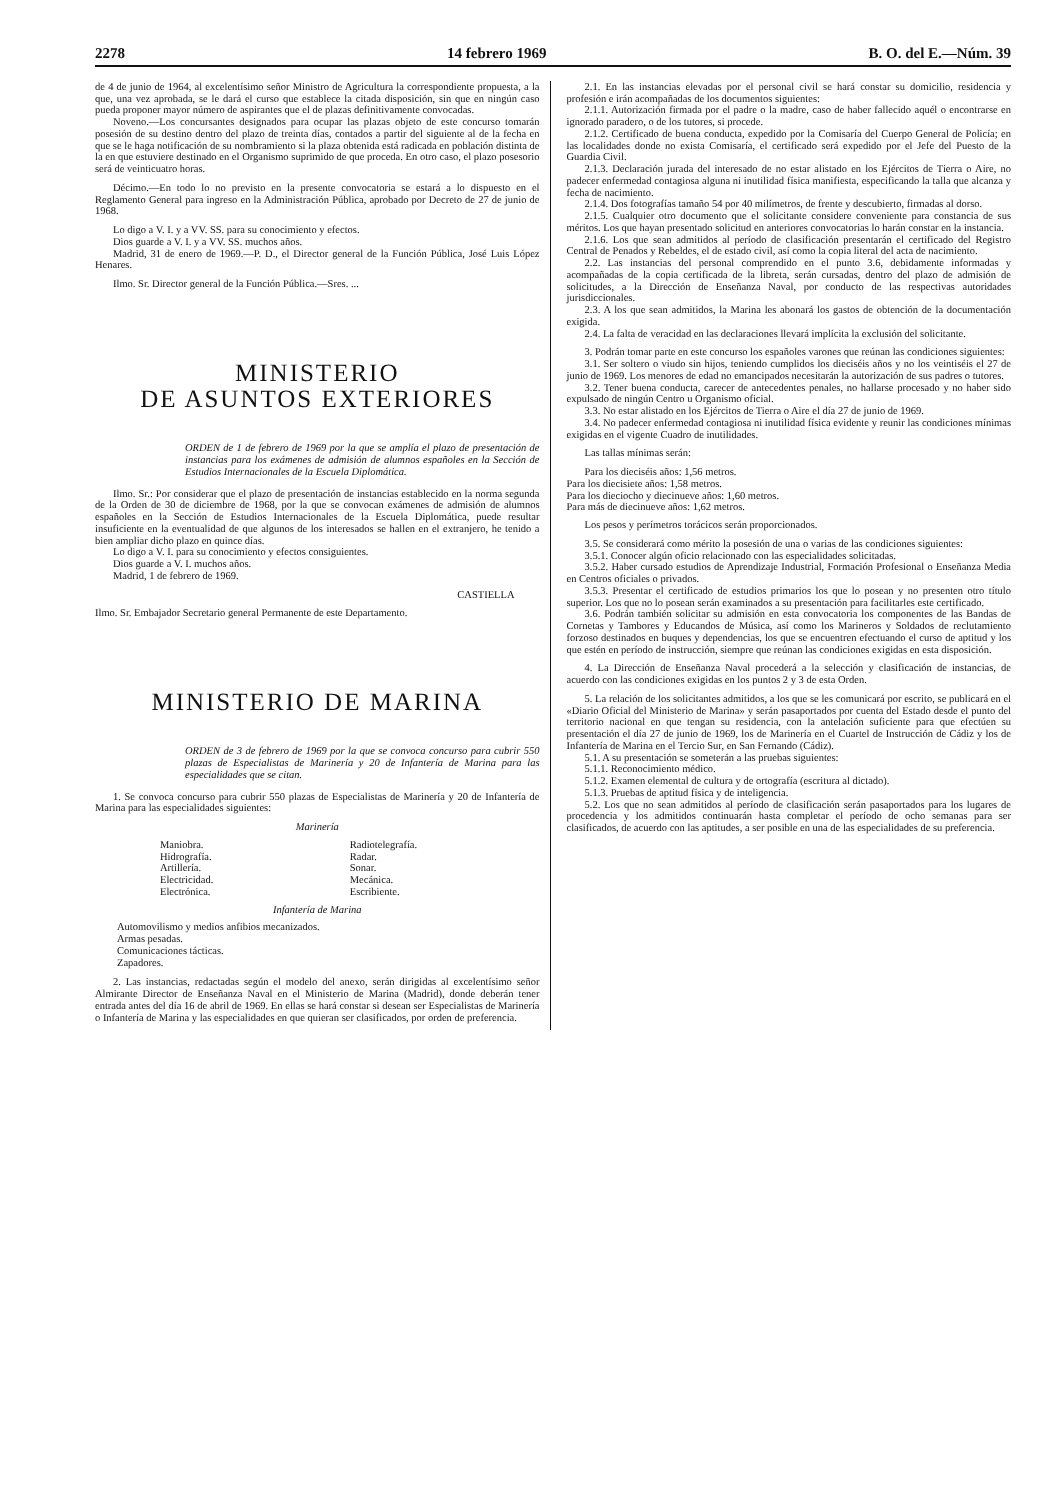2278 14 febrero 1969 B. O. del E.—Núm. 39
de 4 de junio de 1964, al excelentísimo señor Ministro de Agricultura la correspondiente propuesta, a la que, una vez aprobada, se le dará el curso que establece la citada disposición, sin que en ningún caso pueda proponer mayor número de aspirantes que el de plazas definitivamente convocadas.
Noveno.—Los concursantes designados para ocupar las plazas objeto de este concurso tomarán posesión de su destino dentro del plazo de treinta días, contados a partir del siguiente al de la fecha en que se le haga notificación de su nombramiento si la plaza obtenida está radicada en población distinta de la en que estuviere destinado en el Organismo suprimido de que proceda. En otro caso, el plazo posesorio será de veinticuatro horas.
Décimo.—En todo lo no previsto en la presente convocatoria se estará a lo dispuesto en el Reglamento General para ingreso en la Administración Pública, aprobado por Decreto de 27 de junio de 1968.
Lo digo a V. I. y a VV. SS. para su conocimiento y efectos.
Dios guarde a V. I. y a VV. SS. muchos años.
Madrid, 31 de enero de 1969.—P. D., el Director general de la Función Pública, José Luis López Henares.
Ilmo. Sr. Director general de la Función Pública.—Sres. ...
MINISTERIO
DE ASUNTOS EXTERIORES
ORDEN de 1 de febrero de 1969 por la que se amplía el plazo de presentación de instancias para los exámenes de admisión de alumnos españoles en la Sección de Estudios Internacionales de la Escuela Diplomática.
Ilmo. Sr.: Por considerar que el plazo de presentación de instancias establecido en la norma segunda de la Orden de 30 de diciembre de 1968, por la que se convocan exámenes de admisión de alumnos españoles en la Sección de Estudios Internacionales de la Escuela Diplomática, puede resultar insuficiente en la eventualidad de que algunos de los interesados se hallen en el extranjero, he tenido a bien ampliar dicho plazo en quince días.
Lo digo a V. I. para su conocimiento y efectos consiguientes.
Dios guarde a V. I. muchos años.
Madrid, 1 de febrero de 1969.
CASTIELLA
Ilmo. Sr. Embajador Secretario general Permanente de este Departamento.
MINISTERIO DE MARINA
ORDEN de 3 de febrero de 1969 por la que se convoca concurso para cubrir 550 plazas de Especialistas de Marinería y 20 de Infantería de Marina para las especialidades que se citan.
1. Se convoca concurso para cubrir 550 plazas de Especialistas de Marinería y 20 de Infantería de Marina para las especialidades siguientes:
Marinería
Maniobra.
Hidrografía.
Artillería.
Electricidad.
Electrónica.
Radiotelegrafía.
Radar.
Sonar.
Mecánica.
Escribiente.
Infantería de Marina
Automovilismo y medios anfibios mecanizados.
Armas pesadas.
Comunicaciones tácticas.
Zapadores.
2. Las instancias, redactadas según el modelo del anexo, serán dirigidas al excelentísimo señor Almirante Director de Enseñanza Naval en el Ministerio de Marina (Madrid), donde deberán tener entrada antes del día 16 de abril de 1969. En ellas se hará constar si desean ser Especialistas de Marinería o Infantería de Marina y las especialidades en que quieran ser clasificados, por orden de preferencia.
2.1. En las instancias elevadas por el personal civil se hará constar su domicilio, residencia y profesión e irán acompañadas de los documentos siguientes:
2.1.1. Autorización firmada por el padre o la madre, caso de haber fallecido aquél o encontrarse en ignorado paradero, o de los tutores, si procede.
2.1.2. Certificado de buena conducta, expedido por la Comisaría del Cuerpo General de Policía; en las localidades donde no exista Comisaría, el certificado será expedido por el Jefe del Puesto de la Guardia Civil.
2.1.3. Declaración jurada del interesado de no estar alistado en los Ejércitos de Tierra o Aire, no padecer enfermedad contagiosa alguna ni inutilidad física manifiesta, especificando la talla que alcanza y fecha de nacimiento.
2.1.4. Dos fotografías tamaño 54 por 40 milímetros, de frente y descubierto, firmadas al dorso.
2.1.5. Cualquier otro documento que el solicitante considere conveniente para constancia de sus méritos. Los que hayan presentado solicitud en anteriores convocatorias lo harán constar en la instancia.
2.1.6. Los que sean admitidos al período de clasificación presentarán el certificado del Registro Central de Penados y Rebeldes, el de estado civil, así como la copia literal del acta de nacimiento.
2.2. Las instancias del personal comprendido en el punto 3.6, debidamente informadas y acompañadas de la copia certificada de la libreta, serán cursadas, dentro del plazo de admisión de solicitudes, a la Dirección de Enseñanza Naval, por conducto de las respectivas autoridades jurisdiccionales.
2.3. A los que sean admitidos, la Marina les abonará los gastos de obtención de la documentación exigida.
2.4. La falta de veracidad en las declaraciones llevará implícita la exclusión del solicitante.
3. Podrán tomar parte en este concurso los españoles varones que reúnan las condiciones siguientes:
3.1. Ser soltero o viudo sin hijos, teniendo cumplidos los dieciséis años y no los veintiséis el 27 de junio de 1969. Los menores de edad no emancipados necesitarán la autorización de sus padres o tutores.
3.2. Tener buena conducta, carecer de antecedentes penales, no hallarse procesado y no haber sido expulsado de ningún Centro u Organismo oficial.
3.3. No estar alistado en los Ejércitos de Tierra o Aire el día 27 de junio de 1969.
3.4. No padecer enfermedad contagiosa ni inutilidad física evidente y reunir las condiciones mínimas exigidas en el vigente Cuadro de inutilidades.
Las tallas mínimas serán:
Para los dieciséis años: 1,56 metros.
Para los diecisiete años: 1,58 metros.
Para los dieciocho y diecinueve años: 1,60 metros.
Para más de diecinueve años: 1,62 metros.
Los pesos y perímetros torácicos serán proporcionados.
3.5. Se considerará como mérito la posesión de una o varias de las condiciones siguientes:
3.5.1. Conocer algún oficio relacionado con las especialidades solicitadas.
3.5.2. Haber cursado estudios de Aprendizaje Industrial, Formación Profesional o Enseñanza Media en Centros oficiales o privados.
3.5.3. Presentar el certificado de estudios primarios los que lo posean y no presenten otro título superior. Los que no lo posean serán examinados a su presentación para facilitarles este certificado.
3.6. Podrán también solicitar su admisión en esta convocatoria los componentes de las Bandas de Cornetas y Tambores y Educandos de Música, así como los Marineros y Soldados de reclutamiento forzoso destinados en buques y dependencias, los que se encuentren efectuando el curso de aptitud y los que estén en período de instrucción, siempre que reúnan las condiciones exigidas en esta disposición.
4. La Dirección de Enseñanza Naval procederá a la selección y clasificación de instancias, de acuerdo con las condiciones exigidas en los puntos 2 y 3 de esta Orden.
5. La relación de los solicitantes admitidos, a los que se les comunicará por escrito, se publicará en el «Diario Oficial del Ministerio de Marina» y serán pasaportados por cuenta del Estado desde el punto del territorio nacional en que tengan su residencia, con la antelación suficiente para que efectúen su presentación el día 27 de junio de 1969, los de Marinería en el Cuartel de Instrucción de Cádiz y los de Infantería de Marina en el Tercio Sur, en San Fernando (Cádiz).
5.1. A su presentación se someterán a las pruebas siguientes:
5.1.1. Reconocimiento médico.
5.1.2. Examen elemental de cultura y de ortografía (escritura al dictado).
5.1.3. Pruebas de aptitud física y de inteligencia.
5.2. Los que no sean admitidos al período de clasificación serán pasaportados para los lugares de procedencia y los admitidos continuarán hasta completar el período de ocho semanas para ser clasificados, de acuerdo con las aptitudes, a ser posible en una de las especialidades de su preferencia.